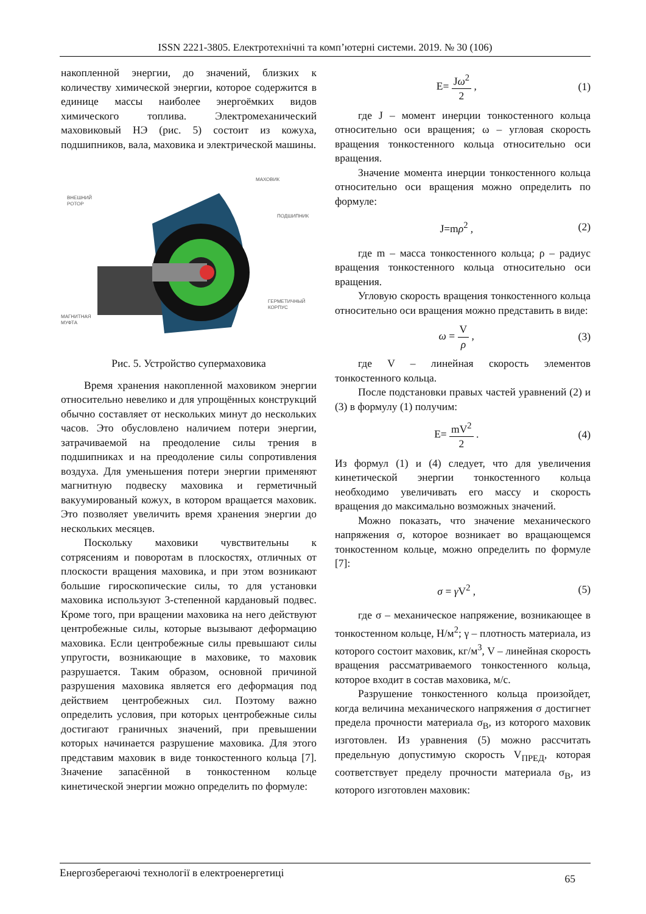ISSN 2221-3805. Електротехнічні та комп’ютерні системи. 2019. № 30 (106)
накопленной энергии, до значений, близких к количеству химической энергии, которое содержится в единице массы наиболее энергоёмких видов химического топлива. Электромеханический маховиковый НЭ (рис. 5) состоит из кожуха, подшипников, вала, маховика и электрической машины.
МАХОВИК
ВНЕШНИЙ
РОТОР
ПОДШИПНИК
ГЕРМЕТИЧНЫЙ
КОРПУС
МАГНИТНАЯ
МУФТА
Рис. 5. Устройство супермаховика
Время хранения накопленной маховиком энергии относительно невелико и для упрощённых конструкций обычно составляет от нескольких минут до нескольких часов. Это обусловлено наличием потери энергии, затрачиваемой на преодоление силы трения в подшипниках и на преодоление силы сопротивления воздуха. Для уменьшения потери энергии применяют магнитную подвеску маховика и герметичный вакуумированый кожух, в котором вращается маховик. Это позволяет увеличить время хранения энергии до нескольких месяцев.
Поскольку маховики чувствительны к сотрясениям и поворотам в плоскостях, отличных от плоскости вращения маховика, и при этом возникают большие гироскопические силы, то для установки маховика используют 3-степенной кардановый подвес. Кроме того, при вращении маховика на него действуют центробежные силы, которые вызывают деформацию маховика. Если центробежные силы превышают силы упругости, возникающие в маховике, то маховик разрушается. Таким образом, основной причиной разрушения маховика является его деформация под действием центробежных сил. Поэтому важно определить условия, при которых центробежные силы достигают граничных значений, при превышении которых начинается разрушение маховика. Для этого представим маховик в виде тонкостенного кольца [7]. Значение запасённой в тонкостенном кольце кинетической энергии можно определить по формуле:
E= Jω<sup>2</sup> 2 , (1)
где J – момент инерции тонкостенного кольца относительно оси вращения; ω – угловая скорость вращения тонкостенного кольца относительно оси вращения.
Значение момента инерции тонкостенного кольца относительно оси вращения можно определить по формуле:
J=mρ<sup>2</sup> , (2)
где m – масса тонкостенного кольца; ρ – радиус вращения тонкостенного кольца относительно оси вращения.
Угловую скорость вращения тонкостенного кольца относительно оси вращения можно представить в виде:
ω = V ρ , (3)
где V – линейная скорость элементов тонкостенного кольца.
После подстановки правых частей уравнений (2) и (3) в формулу (1) получим:
E= mV<sup>2</sup> 2 . (4)
Из формул (1) и (4) следует, что для увеличения кинетической энергии тонкостенного кольца необходимо увеличивать его массу и скорость вращения до максимально возможных значений.
Можно показать, что значение механического напряжения σ, которое возникает во вращающемся тонкостенном кольце, можно определить по формуле [7]:
σ = γ V<sup>2</sup> , (5)
где σ – механическое напряжение, возникающее в тонкостенном кольце, Н/м<sup>2</sup>; γ – плотность материала, из которого состоит маховик, кг/м<sup>3</sup>, V – линейная скорость вращения рассматриваемого тонкостенного кольца, которое входит в состав маховика, м/с.
Разрушение тонкостенного кольца произойдет, когда величина механического напряжения σ достигнет предела прочности материала σ<sub>В</sub>, из которого маховик изготовлен. Из уравнения (5) можно рассчитать предельную допустимую скорость V<sub>ПРЕД</sub>, которая соответствует пределу прочности материала σ<sub>В</sub>, из которого изготовлен маховик:
Енергозберегаючі технології в електроенергетиці 65